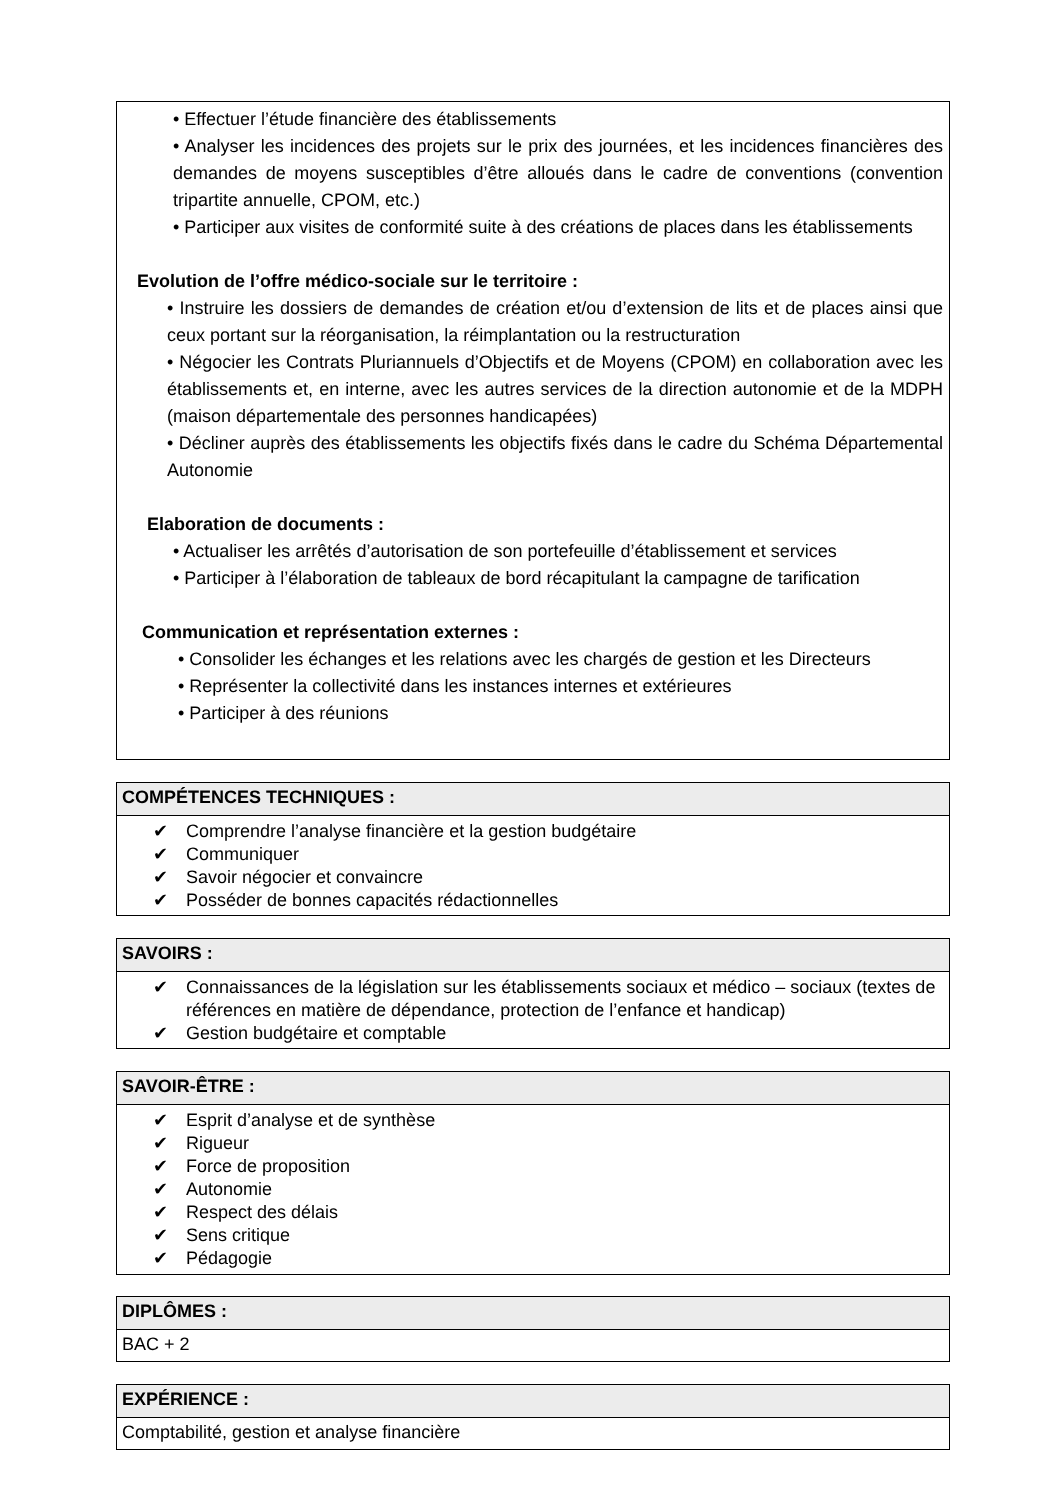• Effectuer l’étude financière des établissements
• Analyser les incidences des projets sur le prix des journées, et les incidences financières des demandes de moyens susceptibles d’être alloués dans le cadre de conventions (convention tripartite annuelle, CPOM, etc.)
• Participer aux visites de conformité suite à des créations de places dans les établissements
Evolution de l’offre médico-sociale sur le territoire :
• Instruire les dossiers de demandes de création et/ou d’extension de lits et de places ainsi que ceux portant sur la réorganisation, la réimplantation ou la restructuration
• Négocier les Contrats Pluriannuels d’Objectifs et de Moyens (CPOM) en collaboration avec les établissements et, en interne, avec les autres services de la direction autonomie et de la MDPH (maison départementale des personnes handicapées)
• Décliner auprès des établissements les objectifs fixés dans le cadre du Schéma Départemental Autonomie
Elaboration de documents :
• Actualiser les arrêtés d’autorisation de son portefeuille d’établissement et services
• Participer à l’élaboration de tableaux de bord récapitulant la campagne de tarification
Communication et représentation externes :
• Consolider les échanges et les relations avec les chargés de gestion et les Directeurs
• Représenter la collectivité dans les instances internes et extérieures
• Participer à des réunions
COMPÉTENCES TECHNIQUES :
✔ Comprendre l’analyse financière et la gestion budgétaire
✔ Communiquer
✔ Savoir négocier et convaincre
✔ Posséder de bonnes capacités rédactionnelles
SAVOIRS :
✔ Connaissances de la législation sur les établissements sociaux et médico – sociaux (textes de références en matière de dépendance, protection de l’enfance et handicap)
✔ Gestion budgétaire et comptable
SAVOIR-ÊTRE :
✔ Esprit d’analyse et de synthèse
✔ Rigueur
✔ Force de proposition
✔ Autonomie
✔ Respect des délais
✔ Sens critique
✔ Pédagogie
DIPLÔMES :
BAC + 2
EXPÉRIENCE :
Comptabilité, gestion et analyse financière